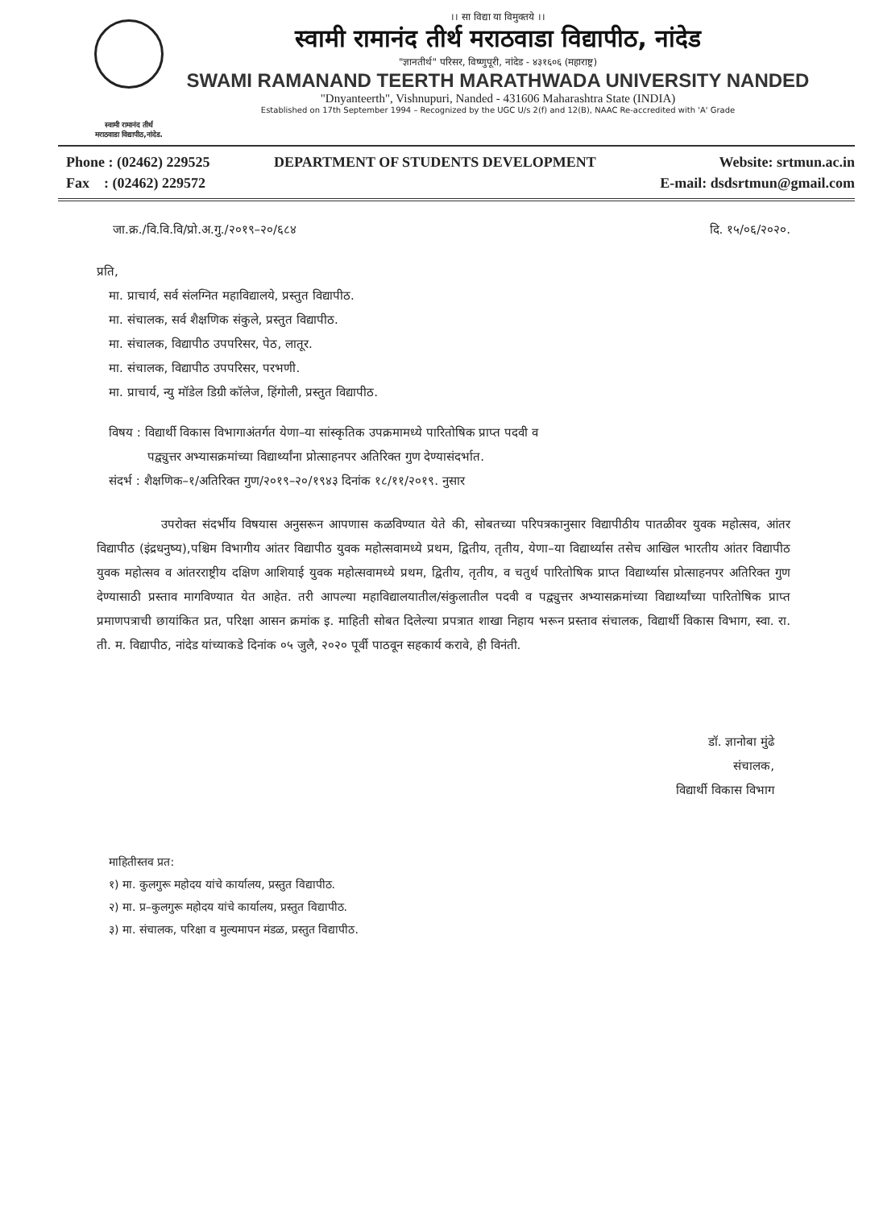स्वामी रामानंद तीर्थ
मराठवाडा विद्यापीठ,नांदेड.
।। सा विद्या या विमुक्तये ।।
स्वामी रामानंद तीर्थ मराठवाडा विद्यापीठ, नांदेड
"ज्ञानतीर्थ" परिसर, विष्णुपूरी, नांदेड - ४३१६०६ (महाराष्ट्र)
SWAMI RAMANAND TEERTH MARATHWADA UNIVERSITY NANDED
"Dnyanteerth", Vishnupuri, Nanded - 431606 Maharashtra State (INDIA)
Established on 17th September 1994 – Recognized by the UGC U/s 2(f) and 12(B), NAAC Re-accredited with 'A' Grade
Phone : (02462) 229525
Fax : (02462) 229572
DEPARTMENT OF STUDENTS DEVELOPMENT
Website: srtmun.ac.in
E-mail: dsdsrtmun@gmail.com
जा.क्र./वि.वि.वि/प्रो.अ.गु./२०१९–२०/६८४ दि. १५/०६/२०२०.
प्रति,
मा. प्राचार्य, सर्व संलग्नित महाविद्यालये, प्रस्तुत विद्यापीठ.
मा. संचालक, सर्व शैक्षणिक संकुले, प्रस्तुत विद्यापीठ.
मा. संचालक, विद्यापीठ उपपरिसर, पेठ, लातूर.
मा. संचालक, विद्यापीठ उपपरिसर, परभणी.
मा. प्राचार्य, न्यु मॉडेल डिग्री कॉलेज, हिंगोली, प्रस्तुत विद्यापीठ.
विषय : विद्यार्थी विकास विभागाअंतर्गत येणा–या सांस्कृतिक उपक्रमामध्ये पारितोषिक प्राप्त पदवी व
पद्व्युत्तर अभ्यासक्रमांच्या विद्यार्थ्यांना प्रोत्साहनपर अतिरिक्त गुण देण्यासंदर्भात.
संदर्भ : शैक्षणिक–१/अतिरिक्त गुण/२०१९–२०/१९४३ दिनांक १८/११/२०१९. नुसार
उपरोक्त संदर्भीय विषयास अनुसरून आपणास कळविण्यात येते की, सोबतच्या परिपत्रकानुसार विद्यापीठीय पातळीवर युवक महोत्सव, आंतर विद्यापीठ (इंद्रधनुष्य),पश्चिम विभागीय आंतर विद्यापीठ युवक महोत्सवामध्ये प्रथम, द्वितीय, तृतीय, येणा–या विद्यार्थ्यास तसेच आखिल भारतीय आंतर विद्यापीठ युवक महोत्सव व आंतरराष्ट्रीय दक्षिण आशियाई युवक महोत्सवामध्ये प्रथम, द्वितीय, तृतीय, व चतुर्थ पारितोषिक प्राप्त विद्यार्थ्यास प्रोत्साहनपर अतिरिक्त गुण देण्यासाठी प्रस्ताव मागविण्यात येत आहेत. तरी आपल्या महाविद्यालयातील/संकुलातील पदवी व पद्व्युत्तर अभ्यासक्रमांच्या विद्यार्थ्यांच्या पारितोषिक प्राप्त प्रमाणपत्राची छायांकित प्रत, परिक्षा आसन क्रमांक इ. माहिती सोबत दिलेल्या प्रपत्रात शाखा निहाय भरून प्रस्ताव संचालक, विद्यार्थी विकास विभाग, स्वा. रा. ती. म. विद्यापीठ, नांदेड यांच्याकडे दिनांक ०५ जुलै, २०२० पूर्वी पाठवून सहकार्य करावे, ही विनंती.
डॉ. ज्ञानोबा मुंढे
संचालक,
विद्यार्थी विकास विभाग
माहितीस्तव प्रत:
१) मा. कुलगुरू महोदय यांचे कार्यालय, प्रस्तुत विद्यापीठ.
२) मा. प्र–कुलगुरू महोदय यांचे कार्यालय, प्रस्तुत विद्यापीठ.
३) मा. संचालक, परिक्षा व मुल्यमापन मंडळ, प्रस्तुत विद्यापीठ.